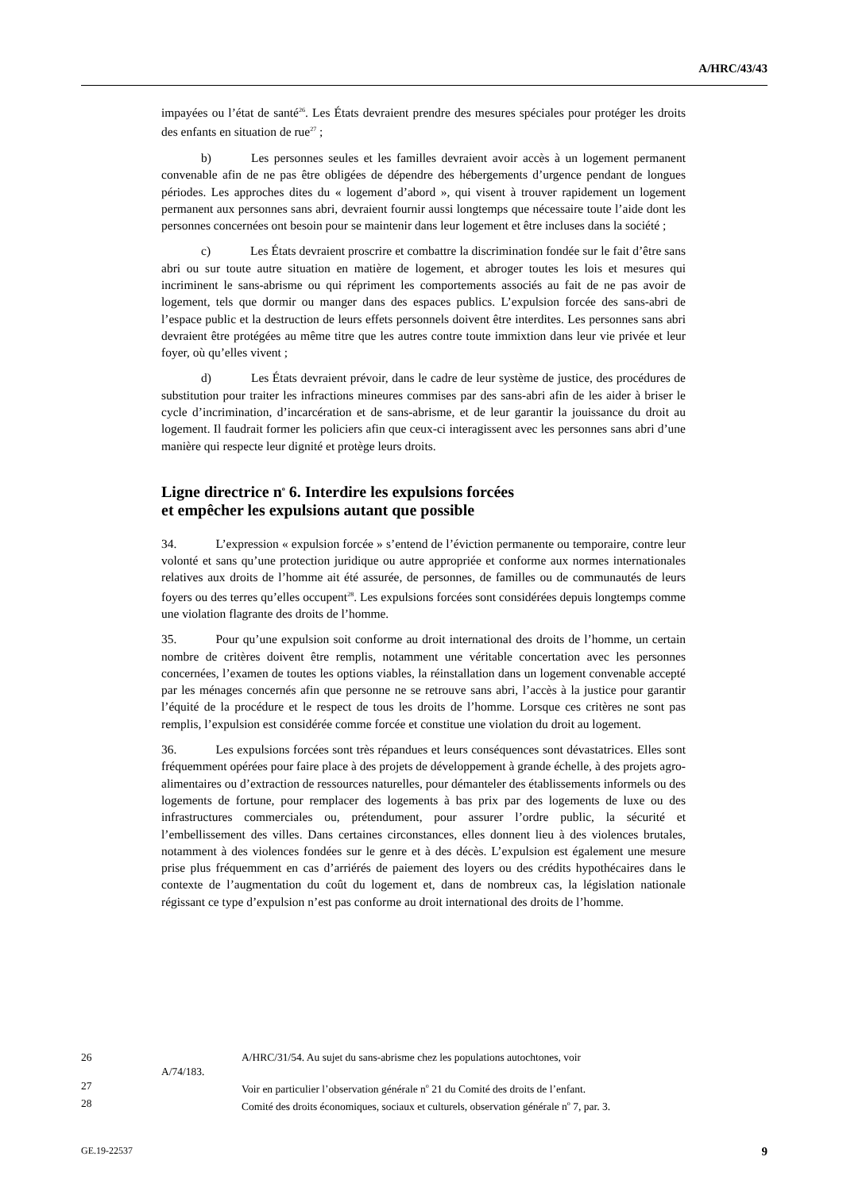A/HRC/43/43
impayées ou l’état de santé<sup>26</sup>. Les États devraient prendre des mesures spéciales pour protéger les droits des enfants en situation de rue<sup>27</sup> ;
b) Les personnes seules et les familles devraient avoir accès à un logement permanent convenable afin de ne pas être obligées de dépendre des hébergements d’urgence pendant de longues périodes. Les approches dites du « logement d’abord », qui visent à trouver rapidement un logement permanent aux personnes sans abri, devraient fournir aussi longtemps que nécessaire toute l’aide dont les personnes concernées ont besoin pour se maintenir dans leur logement et être incluses dans la société ;
c) Les États devraient proscrire et combattre la discrimination fondée sur le fait d’être sans abri ou sur toute autre situation en matière de logement, et abroger toutes les lois et mesures qui incriminent le sans-abrisme ou qui répriment les comportements associés au fait de ne pas avoir de logement, tels que dormir ou manger dans des espaces publics. L’expulsion forcée des sans-abri de l’espace public et la destruction de leurs effets personnels doivent être interdites. Les personnes sans abri devraient être protégées au même titre que les autres contre toute immixtion dans leur vie privée et leur foyer, où qu’elles vivent ;
d) Les États devraient prévoir, dans le cadre de leur système de justice, des procédures de substitution pour traiter les infractions mineures commises par des sans-abri afin de les aider à briser le cycle d’incrimination, d’incarcération et de sans-abrisme, et de leur garantir la jouissance du droit au logement. Il faudrait former les policiers afin que ceux-ci interagissent avec les personnes sans abri d’une manière qui respecte leur dignité et protège leurs droits.
Ligne directrice n<sup>o</sup> 6. Interdire les expulsions forcées
et empêcher les expulsions autant que possible
34. L’expression « expulsion forcée » s’entend de l’éviction permanente ou temporaire, contre leur volonté et sans qu’une protection juridique ou autre appropriée et conforme aux normes internationales relatives aux droits de l’homme ait été assurée, de personnes, de familles ou de communautés de leurs foyers ou des terres qu’elles occupent<sup>28</sup>. Les expulsions forcées sont considérées depuis longtemps comme une violation flagrante des droits de l’homme.
35. Pour qu’une expulsion soit conforme au droit international des droits de l’homme, un certain nombre de critères doivent être remplis, notamment une véritable concertation avec les personnes concernées, l’examen de toutes les options viables, la réinstallation dans un logement convenable accepté par les ménages concernés afin que personne ne se retrouve sans abri, l’accès à la justice pour garantir l’équité de la procédure et le respect de tous les droits de l’homme. Lorsque ces critères ne sont pas remplis, l’expulsion est considérée comme forcée et constitue une violation du droit au logement.
36. Les expulsions forcées sont très répandues et leurs conséquences sont dévastatrices. Elles sont fréquemment opérées pour faire place à des projets de développement à grande échelle, à des projets agro-alimentaires ou d’extraction de ressources naturelles, pour démanteler des établissements informels ou des logements de fortune, pour remplacer des logements à bas prix par des logements de luxe ou des infrastructures commerciales ou, prétendument, pour assurer l’ordre public, la sécurité et l’embellissement des villes. Dans certaines circonstances, elles donnent lieu à des violences brutales, notamment à des violences fondées sur le genre et à des décès. L’expulsion est également une mesure prise plus fréquemment en cas d’arriérés de paiement des loyers ou des crédits hypothécaires dans le contexte de l’augmentation du coût du logement et, dans de nombreux cas, la législation nationale régissant ce type d’expulsion n’est pas conforme au droit international des droits de l’homme.
26 A/HRC/31/54. Au sujet du sans-abrisme chez les populations autochtones, voir
A/74/183.
27 Voir en particulier l’observation générale n<sup>o</sup> 21 du Comité des droits de l’enfant.
28 Comité des droits économiques, sociaux et culturels, observation générale n<sup>o</sup> 7, par. 3.
GE.19-22537 9